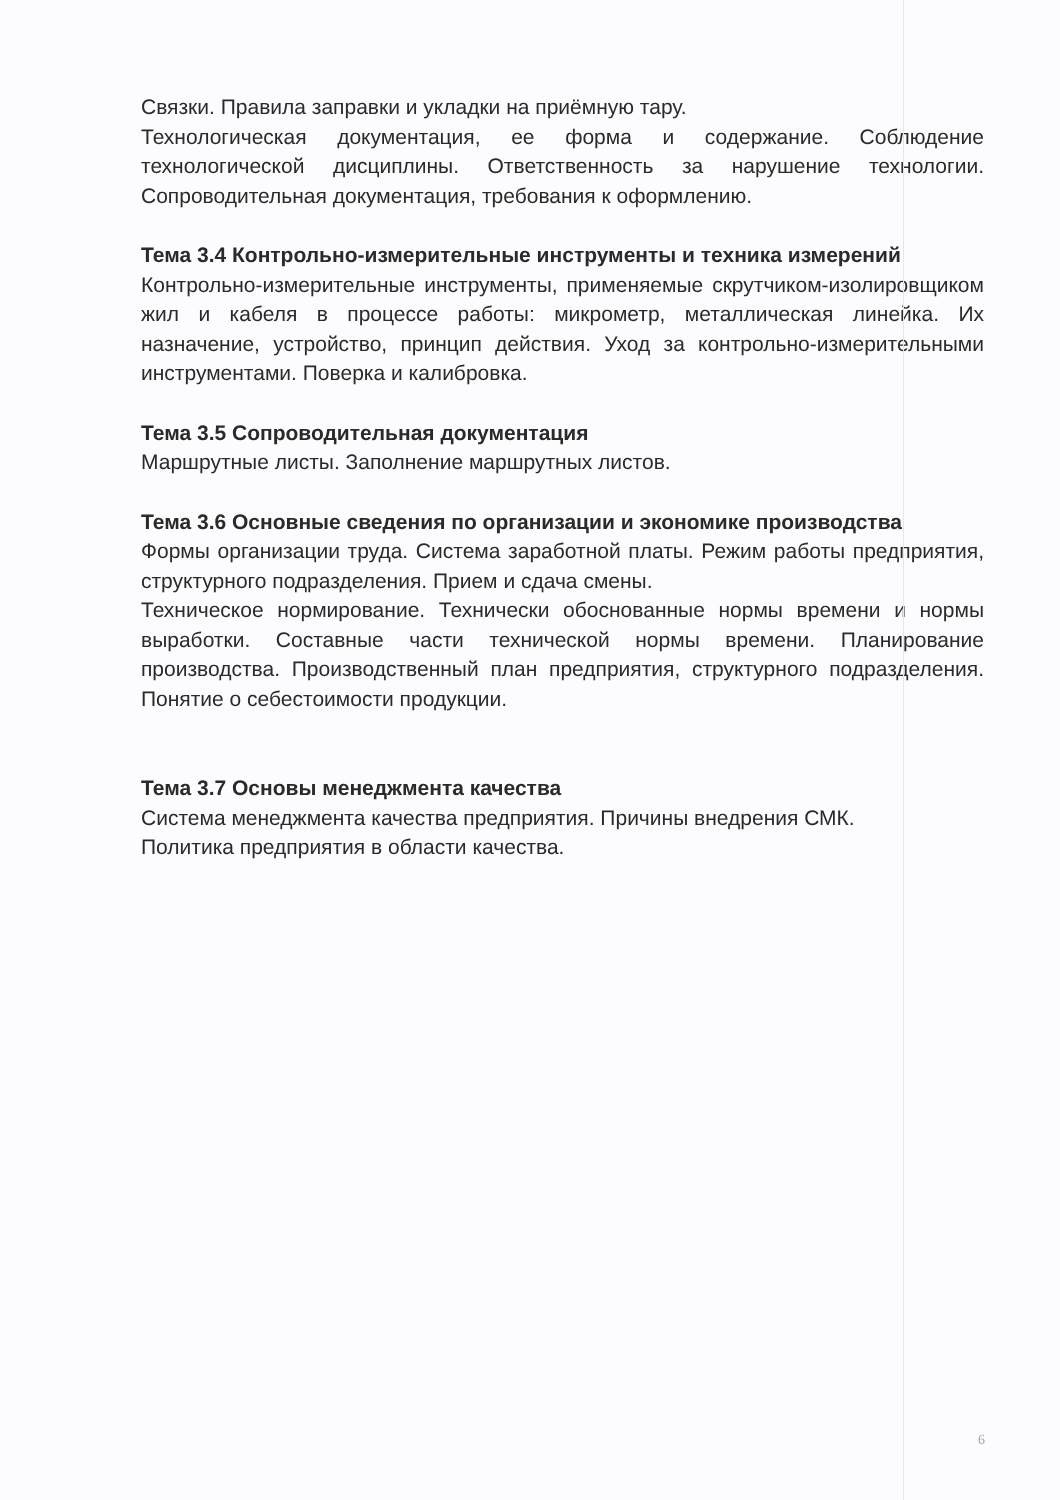Связки. Правила заправки и укладки на приёмную тару.
Технологическая документация, ее форма и содержание. Соблюдение технологической дисциплины. Ответственность за нарушение технологии. Сопроводительная документация, требования к оформлению.
Тема 3.4 Контрольно-измерительные инструменты и техника измерений
Контрольно-измерительные инструменты, применяемые скрутчиком-изолировщиком жил и кабеля в процессе работы: микрометр, металлическая линейка. Их назначение, устройство, принцип действия. Уход за контрольно-измерительными инструментами. Поверка и калибровка.
Тема 3.5 Сопроводительная документация
Маршрутные листы. Заполнение маршрутных листов.
Тема 3.6 Основные сведения по организации и экономике производства
Формы организации труда. Система заработной платы. Режим работы предприятия, структурного подразделения. Прием и сдача смены.
Техническое нормирование. Технически обоснованные нормы времени и нормы выработки. Составные части технической нормы времени. Планирование производства. Производственный план предприятия, структурного подразделения. Понятие о себестоимости продукции.
Тема 3.7 Основы менеджмента качества
Система менеджмента качества предприятия. Причины внедрения СМК.
Политика предприятия в области качества.
6